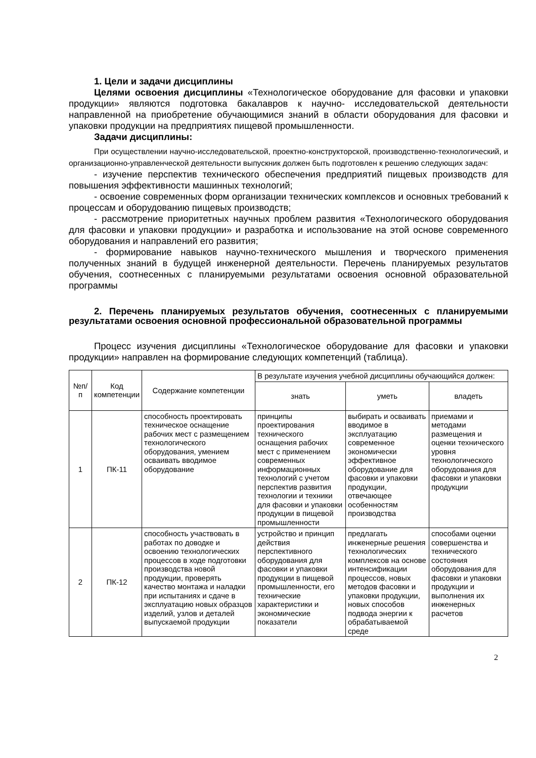1. Цели и задачи дисциплины
Целями освоения дисциплины «Технологическое оборудование для фасовки и упаковки продукции» являются подготовка бакалавров к научно- исследовательской деятельности направленной на приобретение обучающимися знаний в области оборудования для фасовки и упаковки продукции на предприятиях пищевой промышленности.
Задачи дисциплины:
При осуществлении научно-исследовательской, проектно-конструкторской, производственно-технологический, и организационно-управленческой деятельности выпускник должен быть подготовлен к решению следующих задач:
- изучение перспектив технического обеспечения предприятий пищевых производств для повышения эффективности машинных технологий;
- освоение современных форм организации технических комплексов и основных требований к процессам и оборудованию пищевых производств;
- рассмотрение приоритетных научных проблем развития «Технологического оборудования для фасовки и упаковки продукции» и разработка и использование на этой основе современного оборудования и направлений его развития;
- формирование навыков научно-технического мышления и творческого применения полученных знаний в будущей инженерной деятельности. Перечень планируемых результатов обучения, соотнесенных с планируемыми результатами освоения основной образовательной программы
2. Перечень планируемых результатов обучения, соотнесенных с планируемыми результатами освоения основной профессиональной образовательной программы
Процесс изучения дисциплины «Технологическое оборудование для фасовки и упаковки продукции» направлен на формирование следующих компетенций (таблица).
| №п/п | Код компетенции | Содержание компетенции | В результате изучения учебной дисциплины обучающийся должен: | | |
| --- | --- | --- | --- | --- | --- |
| | | | знать | уметь | владеть |
| 1 | ПК-11 | способность проектировать техническое оснащение рабочих мест с размещением технологического оборудования, умением осваивать вводимое оборудование | принципы проектирования технического оснащения рабочих мест с применением современных информационных технологий с учетом перспектив развития технологии и техники для фасовки и упаковки продукции в пищевой промышленности | выбирать и осваивать вводимое в эксплуатацию современное экономически эффективное оборудование для фасовки и упаковки продукции, отвечающее особенностям производства | приемами и методами размещения и оценки технического уровня технологического оборудования для фасовки и упаковки продукции |
| 2 | ПК-12 | способность участвовать в работах по доводке и освоению технологических процессов в ходе подготовки производства новой продукции, проверять качество монтажа и наладки при испытаниях и сдаче в эксплуатацию новых образцов изделий, узлов и деталей выпускаемой продукции | устройство и принцип действия перспективного оборудования для фасовки и упаковки продукции в пищевой промышленности, его технические характеристики и экономические показатели | предлагать инженерные решения технологических комплексов на основе интенсификации процессов, новых методов фасовки и упаковки продукции, новых способов подвода энергии к обрабатываемой среде | способами оценки совершенства и технического состояния оборудования для фасовки и упаковки продукции и выполнения их инженерных расчетов |
2